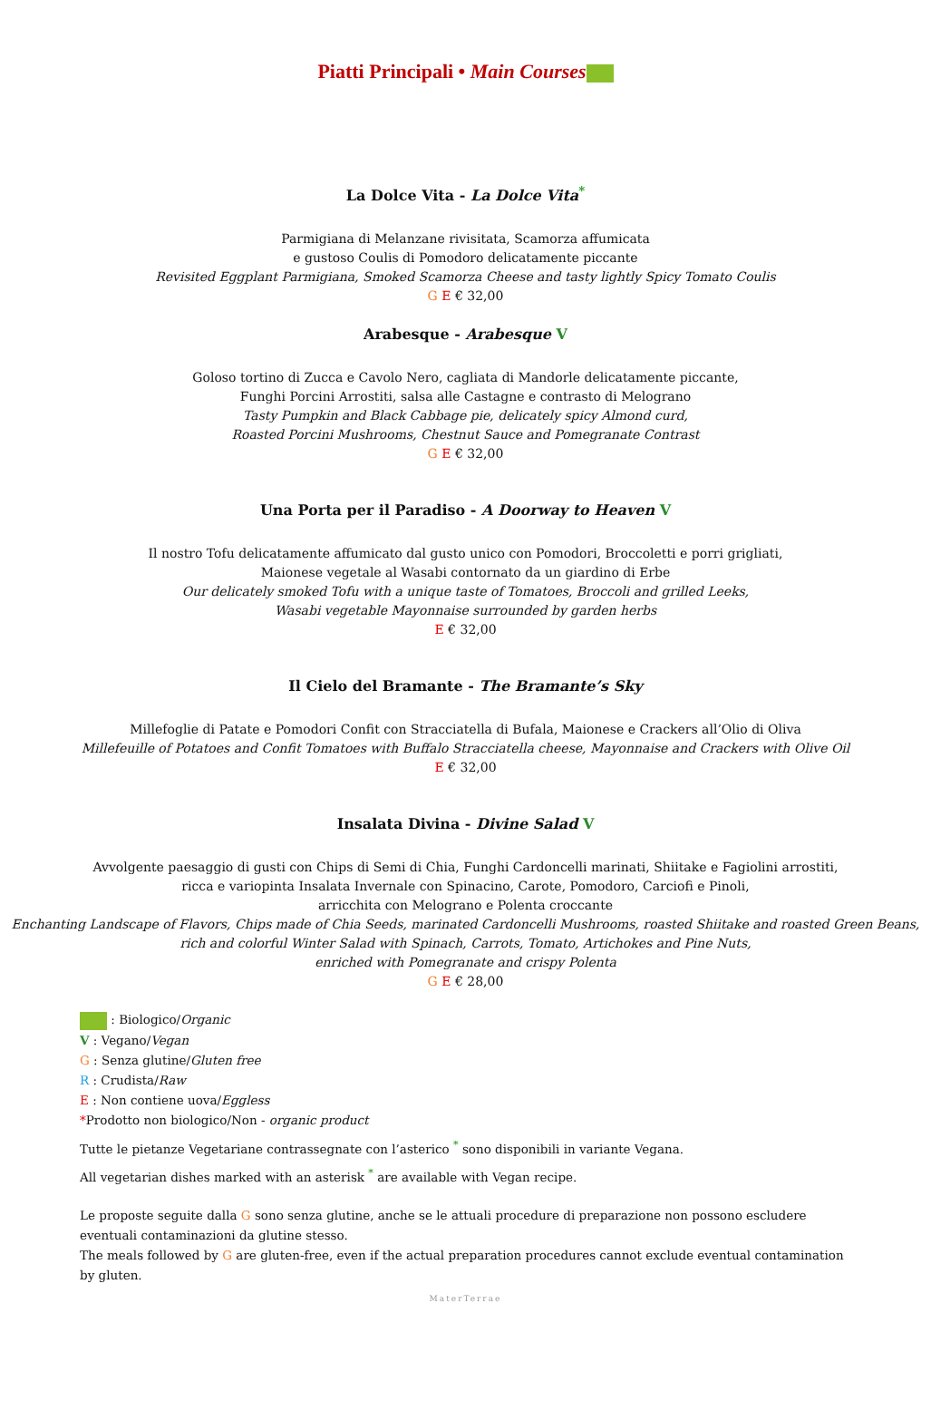Piatti Principali • Main Courses
La Dolce Vita - La Dolce Vita<sup>*</sup>
Parmigiana di Melanzane rivisitata, Scamorza affumicata
e gustoso Coulis di Pomodoro delicatamente piccante
Revisited Eggplant Parmigiana, Smoked Scamorza Cheese and tasty lightly Spicy Tomato Coulis
G E € 32,00
Arabesque - Arabesque V
Goloso tortino di Zucca e Cavolo Nero, cagliata di Mandorle delicatamente piccante,
Funghi Porcini Arrostiti, salsa alle Castagne e contrasto di Melograno
Tasty Pumpkin and Black Cabbage pie, delicately spicy Almond curd,
Roasted Porcini Mushrooms, Chestnut Sauce and Pomegranate Contrast
G E € 32,00
Una Porta per il Paradiso - A Doorway to Heaven V
Il nostro Tofu delicatamente affumicato dal gusto unico con Pomodori, Broccoletti e porri grigliati,
Maionese vegetale al Wasabi contornato da un giardino di Erbe
Our delicately smoked Tofu with a unique taste of Tomatoes, Broccoli and grilled Leeks,
Wasabi vegetable Mayonnaise surrounded by garden herbs
E € 32,00
Il Cielo del Bramante - The Bramante’s Sky
Millefoglie di Patate e Pomodori Confit con Stracciatella di Bufala, Maionese e Crackers all’Olio di Oliva
Millefeuille of Potatoes and Confit Tomatoes with Buffalo Stracciatella cheese, Mayonnaise and Crackers with Olive Oil
E € 32,00
Insalata Divina - Divine Salad V
Avvolgente paesaggio di gusti con Chips di Semi di Chia, Funghi Cardoncelli marinati, Shiitake e Fagiolini arrostiti,
ricca e variopinta Insalata Invernale con Spinacino, Carote, Pomodoro, Carciofi e Pinoli,
arricchita con Melograno e Polenta croccante
Enchanting Landscape of Flavors, Chips made of Chia Seeds, marinated Cardoncelli Mushrooms, roasted Shiitake and roasted Green Beans,
rich and colorful Winter Salad with Spinach, Carrots, Tomato, Artichokes and Pine Nuts,
enriched with Pomegranate and crispy Polenta
G E € 28,00
: Biologico/Organic
V : Vegano/Vegan
G : Senza glutine/Gluten free
R : Crudista/Raw
E : Non contiene uova/Eggless
*Prodotto non biologico/Non - organic product
Tutte le pietanze Vegetariane contrassegnate con l’asterico <sup>*</sup> sono disponibili in variante Vegana.
All vegetarian dishes marked with an asterisk <sup>*</sup> are available with Vegan recipe.
Le proposte seguite dalla G sono senza glutine, anche se le attuali procedure di preparazione non possono escludere eventuali contaminazioni da glutine stesso.
The meals followed by G are gluten-free, even if the actual preparation procedures cannot exclude eventual contamination by gluten.
MaterTerrae